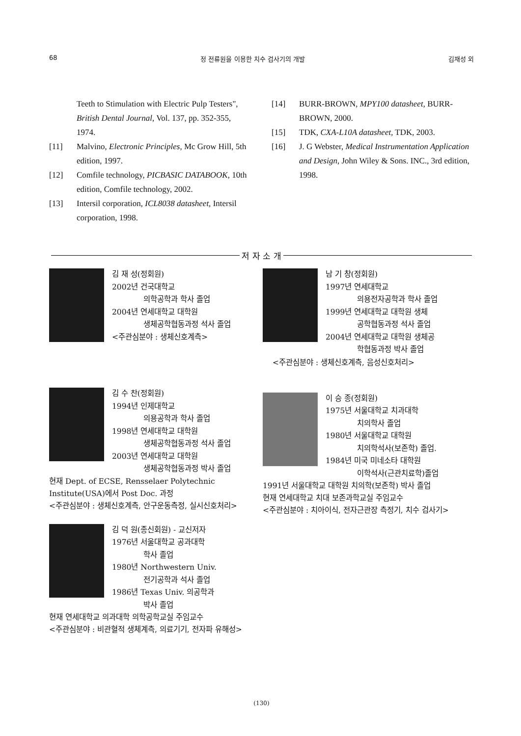68 정 전류원을 이용한 치수 검사기의 개발 김재성 외
Teeth to Stimulation with Electric Pulp Testers", British Dental Journal, Vol. 137, pp. 352-355, 1974.
[11] Malvino, Electronic Principles, Mc Grow Hill, 5th edition, 1997.
[12] Comfile technology, PICBASIC DATABOOK, 10th edition, Comfile technology, 2002.
[13] Intersil corporation, ICL8038 datasheet, Intersil corporation, 1998.
[14] BURR-BROWN, MPY100 datasheet, BURR-BROWN, 2000.
[15] TDK, CXA-L10A datasheet, TDK, 2003.
[16] J. G Webster, Medical Instrumentation Application and Design, John Wiley & Sons. INC., 3rd edition, 1998.
저 자 소 개
김 재 성(정회원)
2002년 건국대학교
의학공학과 학사 졸업
2004년 연세대학교 대학원
생체공학협동과정 석사 졸업
<주관심분야 : 생체신호계측>
김 수 찬(정회원)
1994년 인제대학교
의용공학과 학사 졸업
1998년 연세대학교 대학원
생체공학협동과정 석사 졸업
2003년 연세대학교 대학원
생체공학협동과정 박사 졸업
현재 Dept. of ECSE, Rensselaer Polytechnic Institute(USA)에서 Post Doc. 과정
<주관심분야 : 생체신호계측, 안구운동측정, 실시신호처리>
김 덕 원(종신회원) - 교신저자
1976년 서울대학교 공과대학
학사 졸업
1980년 Northwestern Univ.
전기공학과 석사 졸업
1986년 Texas Univ. 의공학과
박사 졸업
현재 연세대학교 의과대학 의학공학교실 주임교수
<주관심분야 : 비관혈적 생체계측, 의료기기, 전자파 유해성>
남 기 창(정회원)
1997년 연세대학교
의용전자공학과 학사 졸업
1999년 연세대학교 대학원 생체
공학협동과정 석사 졸업
2004년 연세대학교 대학원 생체공
학협동과정 박사 졸업
<주관심분야 : 생체신호계측, 음성신호처리>
이 승 종(정회원)
1975년 서울대학교 치과대학
치의학사 졸업
1980년 서울대학교 대학원
치의학석사(보존학) 졸업.
1984년 미국 미네소타 대학원
이학석사(근관치료학)졸업
1991년 서울대학교 대학원 치의학(보존학) 박사 졸업
현재 연세대학교 치대 보존과학교실 주임교수
<주관심분야 : 치아이식, 전자근관장 측정기, 치수 검사기>
(130)